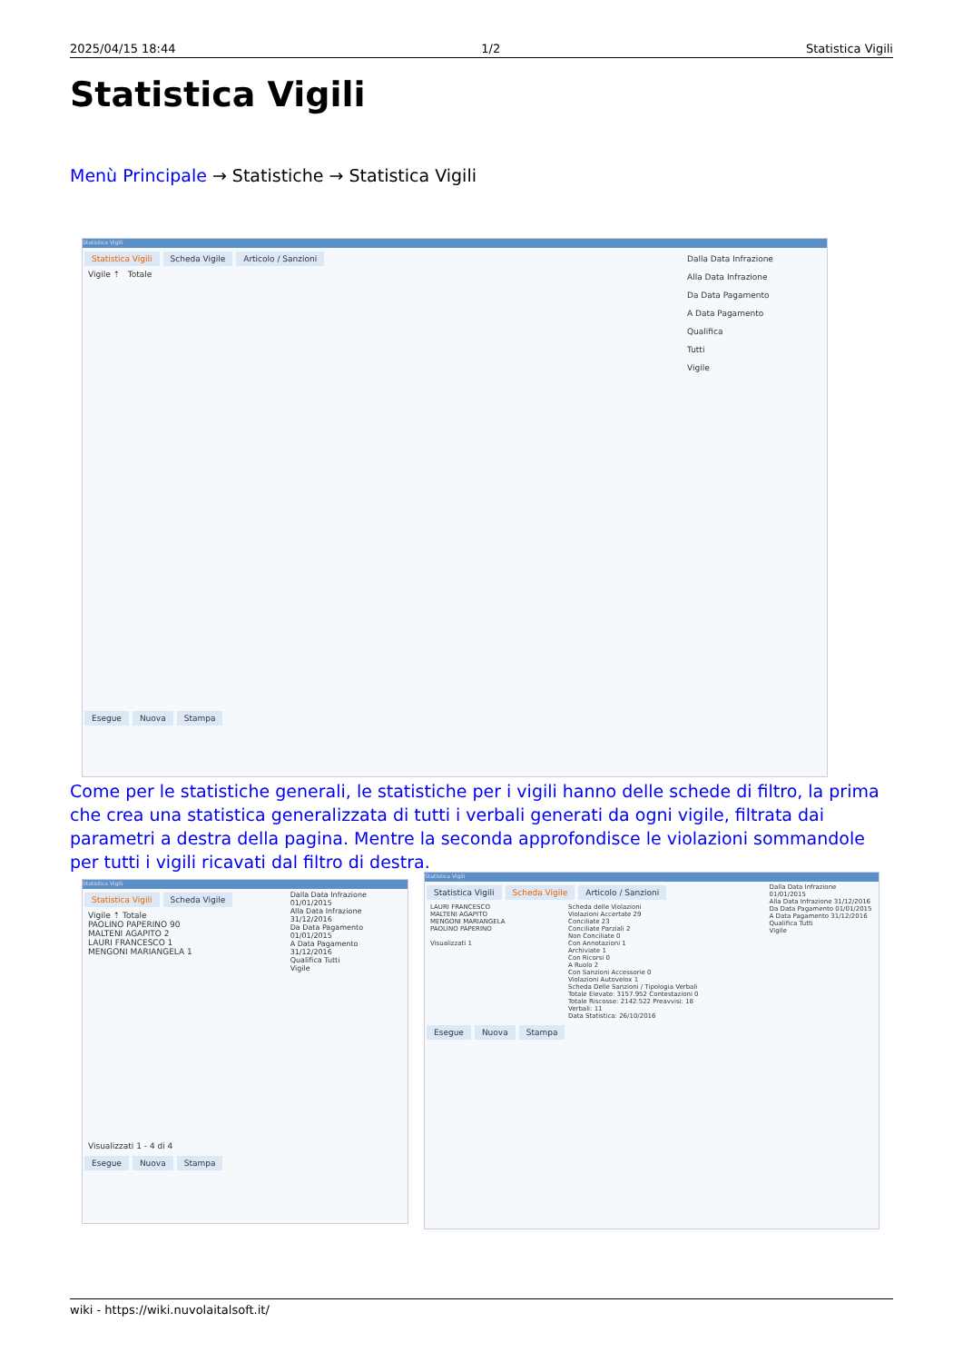2025/04/15 18:44 1/2 Statistica Vigili
Statistica Vigili
Menù Principale → Statistiche → Statistica Vigili
Statistica Vigili
Statistica Vigili Scheda Vigile Articolo / Sanzioni
Vigile ⇡ Totale
Esegue Nuova Stampa
Dalla Data Infrazione
Alla Data Infrazione
Da Data Pagamento
A Data Pagamento
Qualifica
Tutti
Vigile
Come per le statistiche generali, le statistiche per i vigili hanno delle schede di filtro, la prima che crea una statistica generalizzata di tutti i verbali generati da ogni vigile, filtrata dai parametri a destra della pagina. Mentre la seconda approfondisce le violazioni sommandole per tutti i vigili ricavati dal filtro di destra.
Statistica Vigili
Statistica Vigili Scheda Vigile
Vigile ⇡ Totale
PAOLINO PAPERINO 90
MALTENI AGAPITO 2
LAURI FRANCESCO 1
MENGONI MARIANGELA 1
Visualizzati 1 - 4 di 4
Esegue Nuova Stampa
Dalla Data Infrazione 01/01/2015
Alla Data Infrazione 31/12/2016
Da Data Pagamento 01/01/2015
A Data Pagamento 31/12/2016
Qualifica Tutti
Vigile
Statistica Vigili
Statistica Vigili Scheda Vigile Articolo / Sanzioni
LAURI FRANCESCO
MALTENI AGAPITO
MENGONI MARIANGELA
PAOLINO PAPERINO
Visualizzati 1
Scheda delle Violazioni
Violazioni Accertate 29
Conciliate 23
Conciliate Parziali 2
Non Conciliate 0
Con Annotazioni 1
Archiviate 1
Con Ricorsi 0
A Ruolo 2
Con Sanzioni Accessorie 0
Violazioni Autovelox 1
Scheda Delle Sanzioni / Tipologia Verbali
Totale Elevate: 3157.952 Contestazioni 0
Totale Riscosse: 2142.522 Preavvisi: 18
Verbali: 11
Data Statistica: 26/10/2016
Esegue Nuova Stampa
Dalla Data Infrazione 01/01/2015
Alla Data Infrazione 31/12/2016
Da Data Pagamento 01/01/2015
A Data Pagamento 31/12/2016
Qualifica Tutti
Vigile
wiki - https://wiki.nuvolaitalsoft.it/